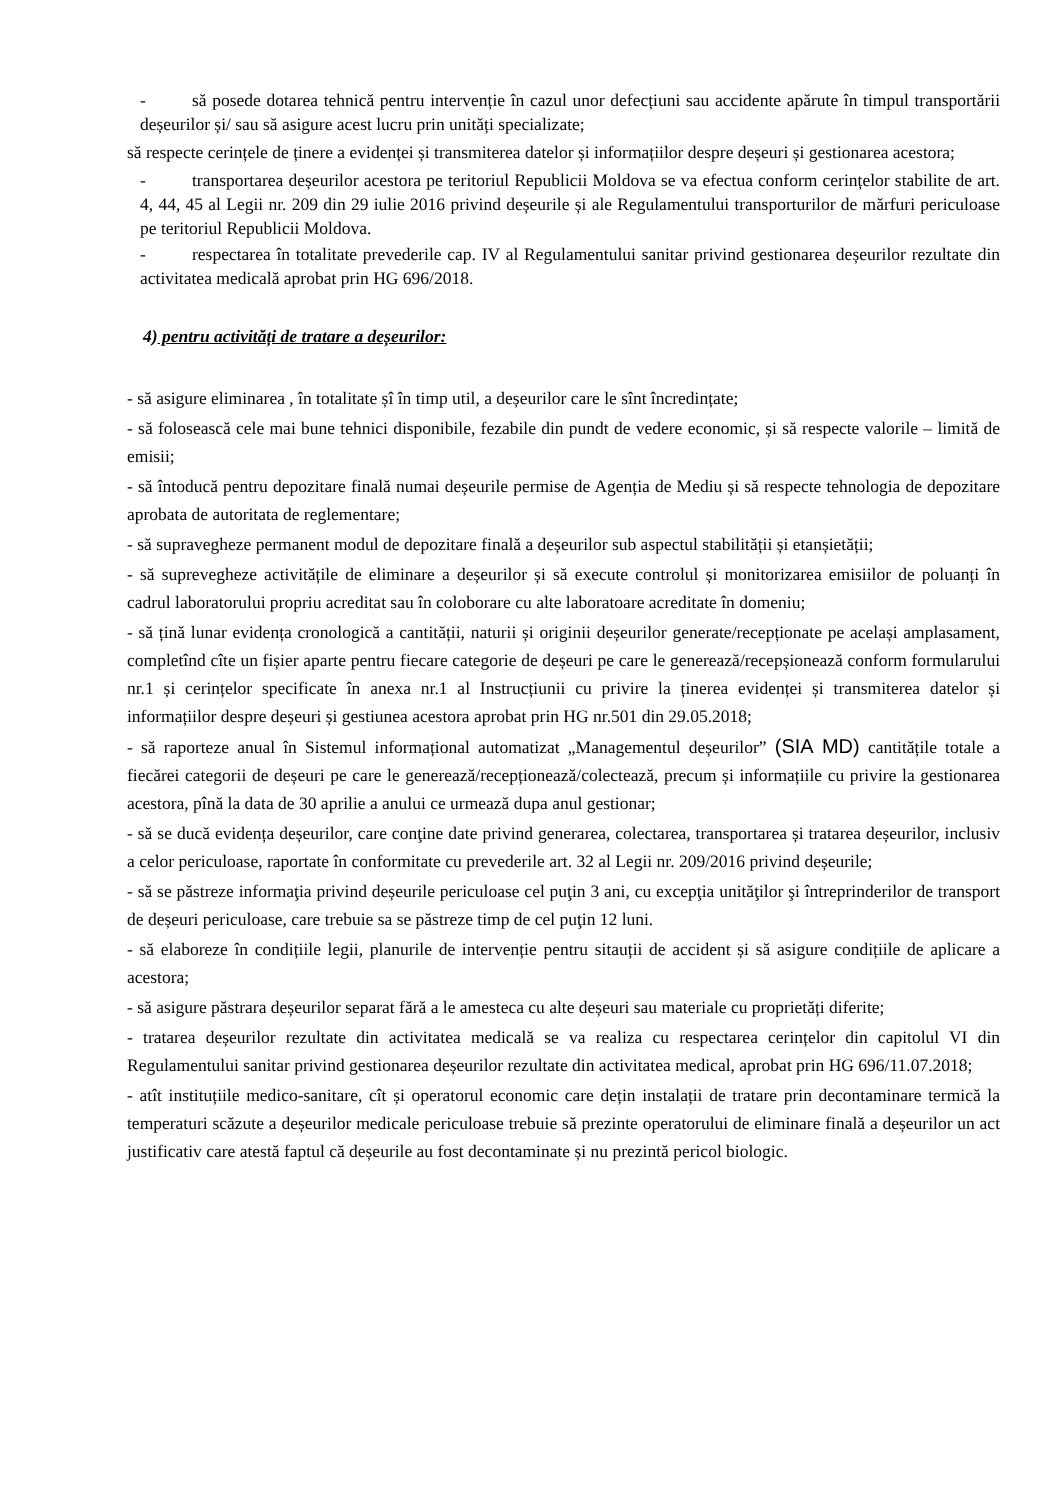- să posede dotarea tehnică pentru intervenție în cazul unor defecțiuni sau accidente apărute în timpul transportării deșeurilor și/ sau să asigure acest lucru prin unități specializate;
să respecte cerințele de ținere a evidenței și transmiterea datelor și informațiilor despre deșeuri și gestionarea acestora;
- transportarea deșeurilor acestora pe teritoriul Republicii Moldova se va efectua conform cerințelor stabilite de art. 4, 44, 45 al Legii nr. 209 din 29 iulie 2016 privind deșeurile și ale Regulamentului transporturilor de mărfuri periculoase pe teritoriul Republicii Moldova.
- respectarea în totalitate prevederile cap. IV al Regulamentului sanitar privind gestionarea deșeurilor rezultate din activitatea medicală aprobat prin HG 696/2018.
4) pentru activități de tratare a deșeurilor:
- să asigure eliminarea , în totalitate șî în timp util, a deșeurilor care le sînt încredințate;
- să folosească cele mai bune tehnici disponibile, fezabile din pundt de vedere economic, și să respecte valorile – limită de emisii;
- să întoducă pentru depozitare finală numai deșeurile permise de Agenția de Mediu și să respecte tehnologia de depozitare aprobata de autoritata de reglementare;
- să supravegheze permanent modul de depozitare finală a deșeurilor sub aspectul stabilității și etanșietății;
- să suprevegheze activitățile de eliminare a deșeurilor și să execute controlul și monitorizarea emisiilor de poluanți în cadrul laboratorului propriu acreditat sau în coloborare cu alte laboratoare acreditate în domeniu;
- să țină lunar evidența cronologică a cantității, naturii și originii deșeurilor generate/recepționate pe același amplasament, completînd cîte un fișier aparte pentru fiecare categorie de deșeuri pe care le generează/recepșionează conform formularului nr.1 și cerințelor specificate în anexa nr.1 al Instrucțiunii cu privire la ținerea evidenței și transmiterea datelor și informațiilor despre deșeuri și gestiunea acestora aprobat prin HG nr.501 din 29.05.2018;
- să raporteze anual în Sistemul informațional automatizat „Managementul deșeurilor” (SIA MD) cantitățile totale a fiecărei categorii de deșeuri pe care le generează/recepționează/colectează, precum și informațiile cu privire la gestionarea acestora, pînă la data de 30 aprilie a anului ce urmează dupa anul gestionar;
- să se ducă evidența deșeurilor, care conţine date privind generarea, colectarea, transportarea și tratarea deșeurilor, inclusiv a celor periculoase, raportate în conformitate cu prevederile art. 32 al Legii nr. 209/2016 privind deșeurile;
- să se păstreze informaţia privind deșeurile periculoase cel puţin 3 ani, cu excepţia unităţilor şi întreprinderilor de transport de deșeuri periculoase, care trebuie sa se păstreze timp de cel puţin 12 luni.
- să elaboreze în condițiile legii, planurile de intervenție pentru sitauții de accident și să asigure condițiile de aplicare a acestora;
- să asigure păstrara deșeurilor separat fără a le amesteca cu alte deșeuri sau materiale cu proprietăți diferite;
- tratarea deșeurilor rezultate din activitatea medicală se va realiza cu respectarea cerințelor din capitolul VI din Regulamentului sanitar privind gestionarea deșeurilor rezultate din activitatea medical, aprobat prin HG 696/11.07.2018;
- atît instituțiile medico-sanitare, cît și operatorul economic care dețin instalații de tratare prin decontaminare termică la temperaturi scăzute a deșeurilor medicale periculoase trebuie să prezinte operatorului de eliminare finală a deșeurilor un act justificativ care atestă faptul că deșeurile au fost decontaminate și nu prezintă pericol biologic.